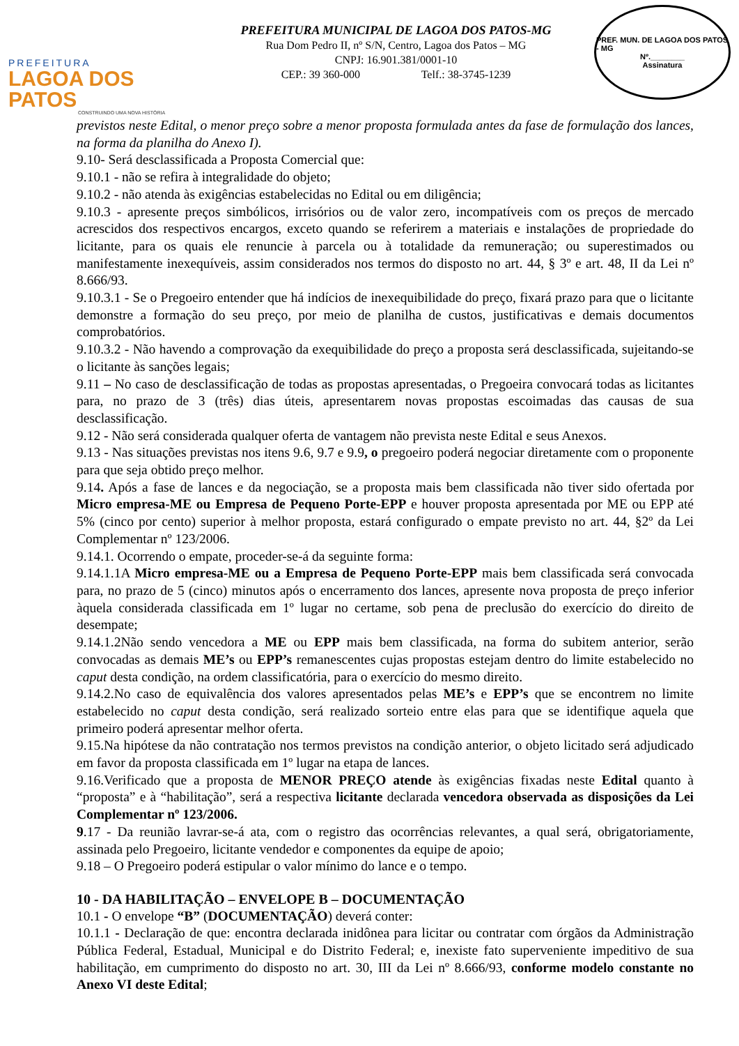PREFEITURA
LAGOA DOS PATOS
CONSTRUINDO UMA NOVA HISTÓRIA
PREFEITURA MUNICIPAL DE LAGOA DOS PATOS-MG
Rua Dom Pedro II, nº S/N, Centro, Lagoa dos Patos – MG
CNPJ: 16.901.381/0001-10
CEP.: 39 360-000 Telf.: 38-3745-1239
PREF. MUN. DE LAGOA DOS PATOS - MG
Nº.________
Assinatura
previstos neste Edital, o menor preço sobre a menor proposta formulada antes da fase de formulação dos lances, na forma da planilha do Anexo I).
9.10- Será desclassificada a Proposta Comercial que:
9.10.1 - não se refira à integralidade do objeto;
9.10.2 - não atenda às exigências estabelecidas no Edital ou em diligência;
9.10.3 - apresente preços simbólicos, irrisórios ou de valor zero, incompatíveis com os preços de mercado acrescidos dos respectivos encargos, exceto quando se referirem a materiais e instalações de propriedade do licitante, para os quais ele renuncie à parcela ou à totalidade da remuneração; ou superestimados ou manifestamente inexequíveis, assim considerados nos termos do disposto no art. 44, § 3º e art. 48, II da Lei nº 8.666/93.
9.10.3.1 - Se o Pregoeiro entender que há indícios de inexequibilidade do preço, fixará prazo para que o licitante demonstre a formação do seu preço, por meio de planilha de custos, justificativas e demais documentos comprobatórios.
9.10.3.2 - Não havendo a comprovação da exequibilidade do preço a proposta será desclassificada, sujeitando-se o licitante às sanções legais;
9.11 – No caso de desclassificação de todas as propostas apresentadas, o Pregoeira convocará todas as licitantes para, no prazo de 3 (três) dias úteis, apresentarem novas propostas escoimadas das causas de sua desclassificação.
9.12 - Não será considerada qualquer oferta de vantagem não prevista neste Edital e seus Anexos.
9.13 - Nas situações previstas nos itens 9.6, 9.7 e 9.9, o pregoeiro poderá negociar diretamente com o proponente para que seja obtido preço melhor.
9.14. Após a fase de lances e da negociação, se a proposta mais bem classificada não tiver sido ofertada por Micro empresa-ME ou Empresa de Pequeno Porte-EPP e houver proposta apresentada por ME ou EPP até 5% (cinco por cento) superior à melhor proposta, estará configurado o empate previsto no art. 44, §2º da Lei Complementar nº 123/2006.
9.14.1. Ocorrendo o empate, proceder-se-á da seguinte forma:
9.14.1.1A Micro empresa-ME ou a Empresa de Pequeno Porte-EPP mais bem classificada será convocada para, no prazo de 5 (cinco) minutos após o encerramento dos lances, apresente nova proposta de preço inferior àquela considerada classificada em 1º lugar no certame, sob pena de preclusão do exercício do direito de desempate;
9.14.1.2Não sendo vencedora a ME ou EPP mais bem classificada, na forma do subitem anterior, serão convocadas as demais ME’s ou EPP’s remanescentes cujas propostas estejam dentro do limite estabelecido no caput desta condição, na ordem classificatória, para o exercício do mesmo direito.
9.14.2.No caso de equivalência dos valores apresentados pelas ME’s e EPP’s que se encontrem no limite estabelecido no caput desta condição, será realizado sorteio entre elas para que se identifique aquela que primeiro poderá apresentar melhor oferta.
9.15.Na hipótese da não contratação nos termos previstos na condição anterior, o objeto licitado será adjudicado em favor da proposta classificada em 1º lugar na etapa de lances.
9.16.Verificado que a proposta de MENOR PREÇO atende às exigências fixadas neste Edital quanto à “proposta” e à “habilitação”, será a respectiva licitante declarada vencedora observada as disposições da Lei Complementar nº 123/2006.
9.17 - Da reunião lavrar-se-á ata, com o registro das ocorrências relevantes, a qual será, obrigatoriamente, assinada pelo Pregoeiro, licitante vendedor e componentes da equipe de apoio;
9.18 – O Pregoeiro poderá estipular o valor mínimo do lance e o tempo.
10 - DA HABILITAÇÃO – ENVELOPE B – DOCUMENTAÇÃO
10.1 - O envelope “B” (DOCUMENTAÇÃO) deverá conter:
10.1.1 - Declaração de que: encontra declarada inidônea para licitar ou contratar com órgãos da Administração Pública Federal, Estadual, Municipal e do Distrito Federal; e, inexiste fato superveniente impeditivo de sua habilitação, em cumprimento do disposto no art. 30, III da Lei nº 8.666/93, conforme modelo constante no Anexo VI deste Edital;